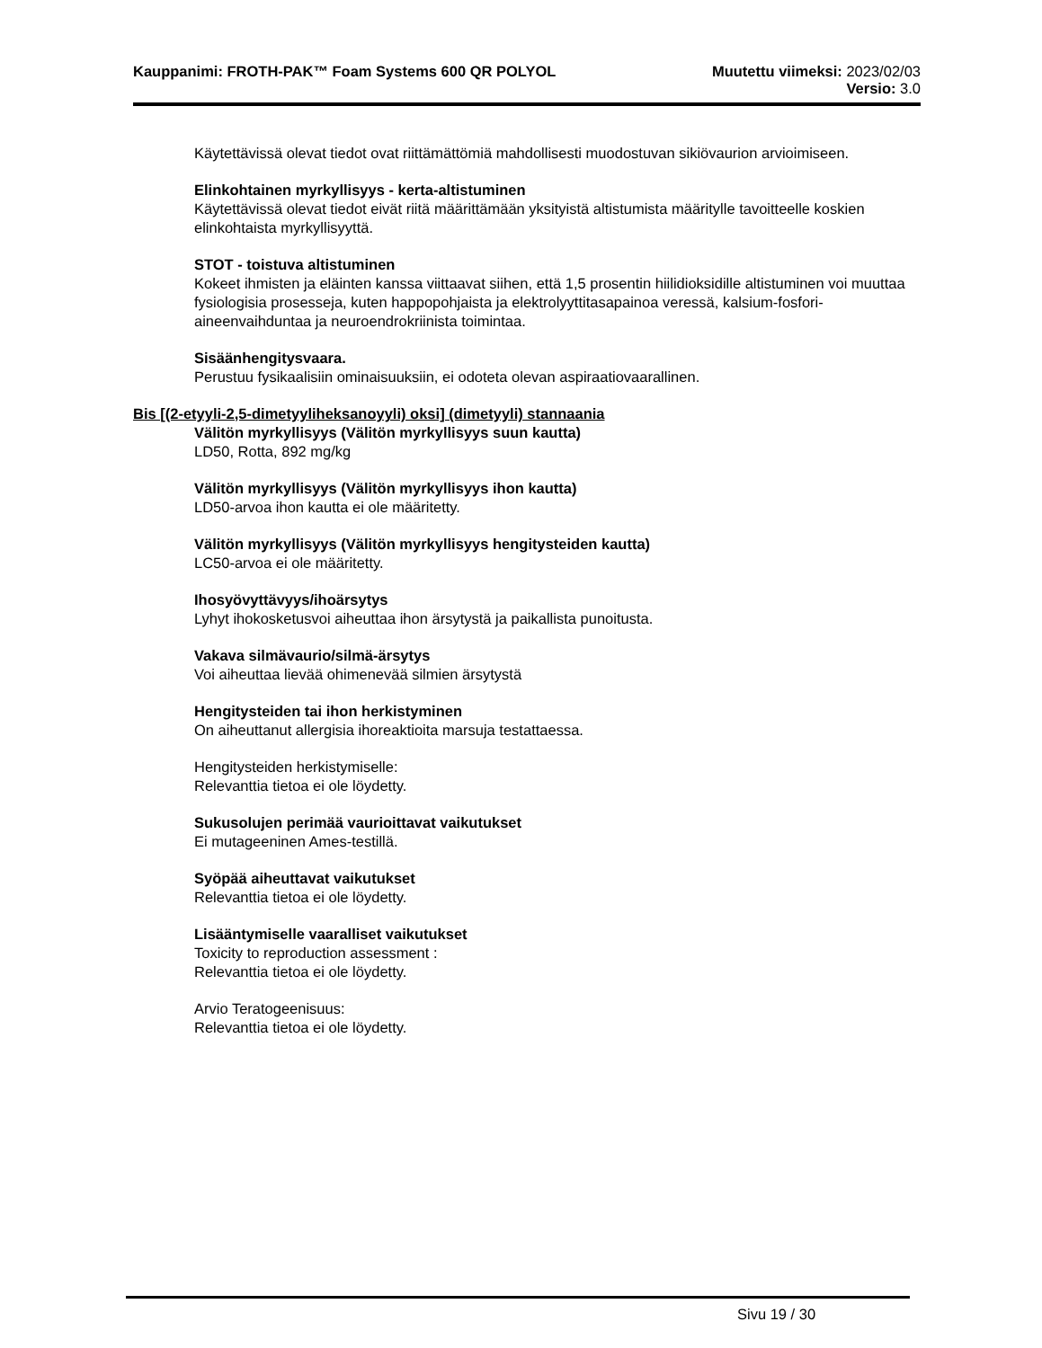Kauppanimi: FROTH-PAK™ Foam Systems 600 QR POLYOL
Muutettu viimeksi: 2023/02/03
Versio: 3.0
Käytettävissä olevat tiedot ovat riittämättömiä mahdollisesti muodostuvan sikiövaurion arvioimiseen.
Elinkohtainen myrkyllisyys - kerta-altistuminen
Käytettävissä olevat tiedot eivät riitä määrittämään yksityistä altistumista määritylle tavoitteelle koskien elinkohtaista myrkyllisyyttä.
STOT - toistuva altistuminen
Kokeet ihmisten ja eläinten kanssa viittaavat siihen, että 1,5 prosentin hiilidioksidille altistuminen voi muuttaa fysiologisia prosesseja, kuten happopohjaista ja elektrolyyttitasapainoa veressä, kalsium-fosfori-aineenvaihduntaa ja neuroendrokriinista toimintaa.
Sisäänhengitysvaara.
Perustuu fysikaalisiin ominaisuuksiin, ei odoteta olevan aspiraatiovaarallinen.
Bis [(2-etyyli-2,5-dimetyyliheksanoyyli) oksi] (dimetyyli) stannaania
Välitön myrkyllisyys (Välitön myrkyllisyys suun kautta)
LD50, Rotta, 892 mg/kg
Välitön myrkyllisyys (Välitön myrkyllisyys ihon kautta)
LD50-arvoa ihon kautta ei ole määritetty.
Välitön myrkyllisyys (Välitön myrkyllisyys hengitysteiden kautta)
LC50-arvoa ei ole määritetty.
Ihosyövyttävyys/ihoärsytys
Lyhyt ihokosketusvoi aiheuttaa ihon ärsytystä ja paikallista punoitusta.
Vakava silmävaurio/silmä-ärsytys
Voi aiheuttaa lievää ohimenevää silmien ärsytystä
Hengitysteiden tai ihon herkistyminen
On aiheuttanut allergisia ihoreaktioita marsuja testattaessa.
Hengitysteiden herkistymiselle:
Relevanttia tietoa ei ole löydetty.
Sukusolujen perimää vaurioittavat vaikutukset
Ei mutageeninen Ames-testillä.
Syöpää aiheuttavat vaikutukset
Relevanttia tietoa ei ole löydetty.
Lisääntymiselle vaaralliset vaikutukset
Toxicity to reproduction assessment :
Relevanttia tietoa ei ole löydetty.
Arvio Teratogeenisuus:
Relevanttia tietoa ei ole löydetty.
Sivu 19 / 30